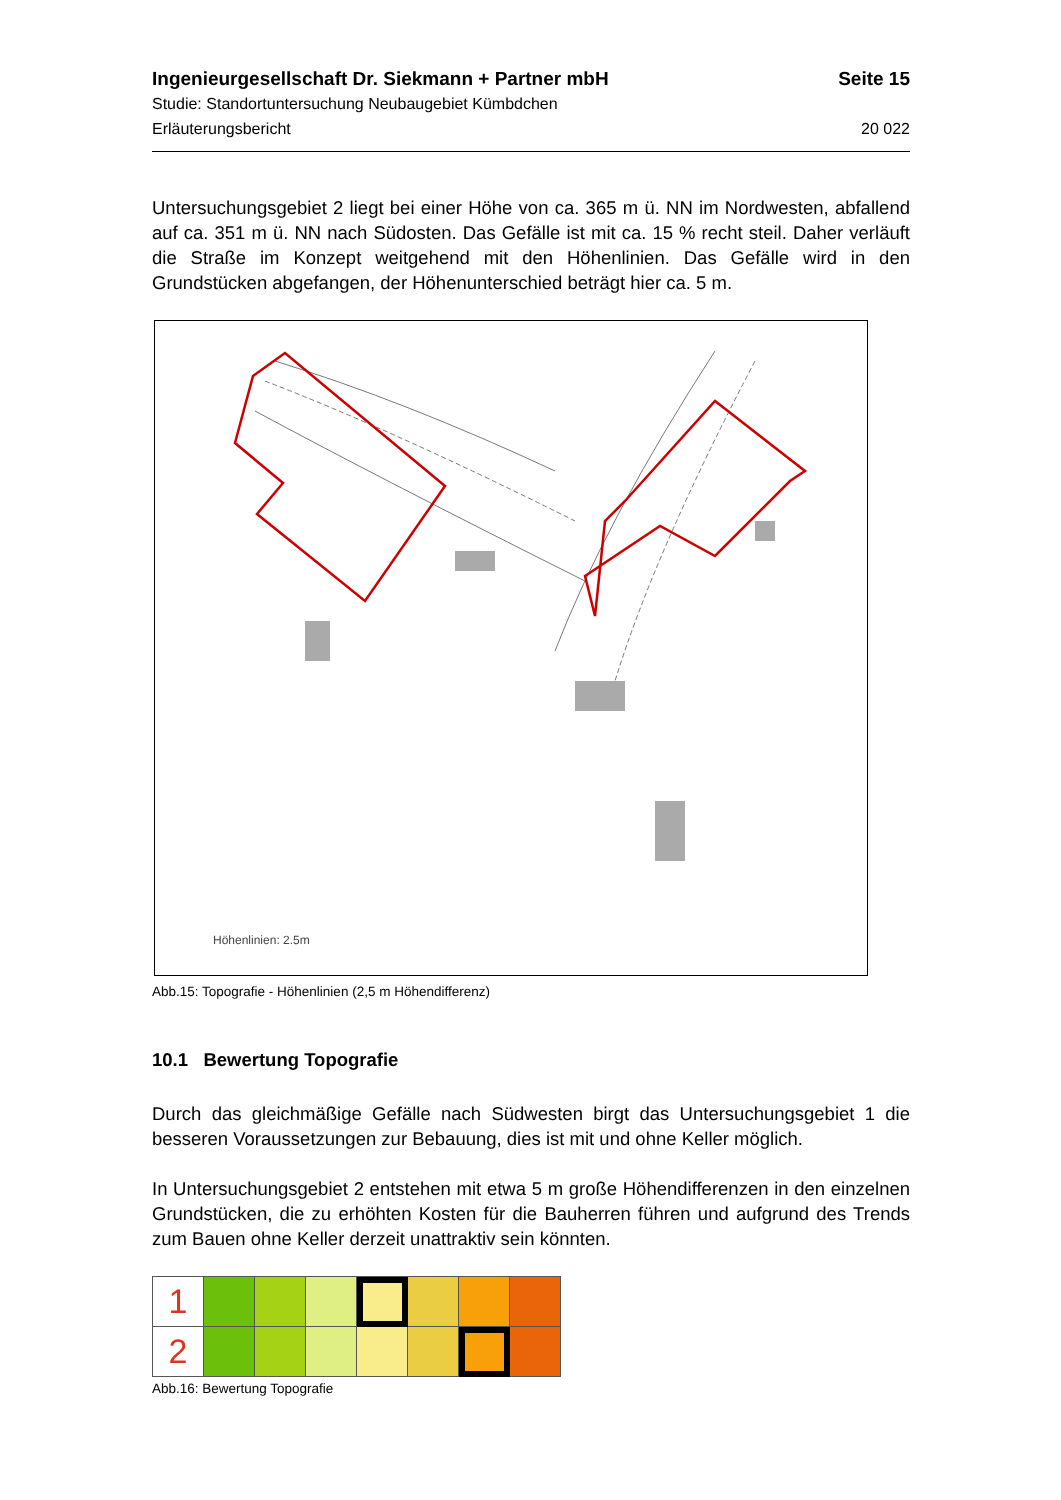Ingenieurgesellschaft Dr. Siekmann + Partner mbH Seite 15
Studie: Standortuntersuchung Neubaugebiet Kümbdchen
Erläuterungsbericht 20 022
Untersuchungsgebiet 2 liegt bei einer Höhe von ca. 365 m ü. NN im Nordwesten, abfallend auf ca. 351 m ü. NN nach Südosten. Das Gefälle ist mit ca. 15 % recht steil. Daher verläuft die Straße im Konzept weitgehend mit den Höhenlinien. Das Gefälle wird in den Grundstücken abgefangen, der Höhenunterschied beträgt hier ca. 5 m.
Höhenlinien: 2.5m
Abb.15: Topografie - Höhenlinien (2,5 m Höhendifferenz)
10.1 Bewertung Topografie
Durch das gleichmäßige Gefälle nach Südwesten birgt das Untersuchungsgebiet 1 die besseren Voraussetzungen zur Bebauung, dies ist mit und ohne Keller möglich.
In Untersuchungsgebiet 2 entstehen mit etwa 5 m große Höhendifferenzen in den einzelnen Grundstücken, die zu erhöhten Kosten für die Bauherren führen und aufgrund des Trends zum Bauen ohne Keller derzeit unattraktiv sein könnten.
| 1 | | | | | | | |
| 2 | | | | | | | |
Abb.16: Bewertung Topografie